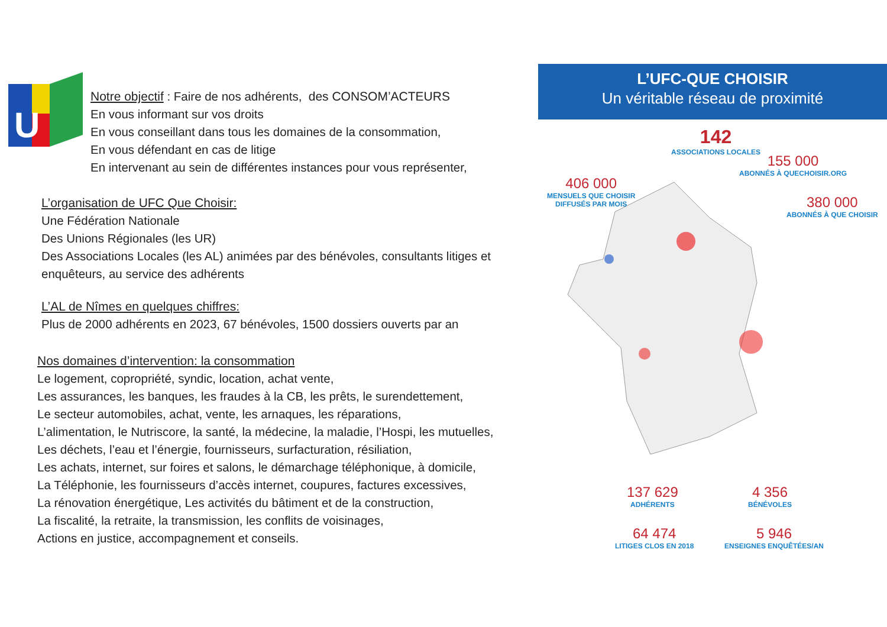U
Notre objectif : Faire de nos adhérents, des CONSOM’ACTEURS
En vous informant sur vos droits
En vous conseillant dans tous les domaines de la consommation,
En vous défendant en cas de litige
En intervenant au sein de différentes instances pour vous représenter,
L’organisation de UFC Que Choisir:
Une Fédération Nationale
Des Unions Régionales (les UR)
Des Associations Locales (les AL) animées par des bénévoles, consultants litiges et enquêteurs, au service des adhérents
L’AL de Nîmes en quelques chiffres:
Plus de 2000 adhérents en 2023, 67 bénévoles, 1500 dossiers ouverts par an
Nos domaines d’intervention: la consommation
Le logement, copropriété, syndic, location, achat vente,
Les assurances, les banques, les fraudes à la CB, les prêts, le surendettement,
Le secteur automobiles, achat, vente, les arnaques, les réparations,
L’alimentation, le Nutriscore, la santé, la médecine, la maladie, l’Hospi, les mutuelles,
Les déchets, l’eau et l’énergie, fournisseurs, surfacturation, résiliation,
Les achats, internet, sur foires et salons, le démarchage téléphonique, à domicile,
La Téléphonie, les fournisseurs d’accès internet, coupures, factures excessives,
La rénovation énergétique, Les activités du bâtiment et de la construction,
La fiscalité, la retraite, la transmission, les conflits de voisinages,
Actions en justice, accompagnement et conseils.
L’UFC-QUE CHOISIR
Un véritable réseau de proximité
142
ASSOCIATIONS LOCALES
155 000
ABONNÉS À QUECHOISIR.ORG
406 000
MENSUELS QUE CHOISIR
DIFFUSÉS PAR MOIS
380 000
ABONNÉS À QUE CHOISIR
137 629
ADHÉRENTS
4 356
BÉNÉVOLES
64 474
LITIGES CLOS EN 2018
5 946
ENSEIGNES ENQUÊTÉES/AN